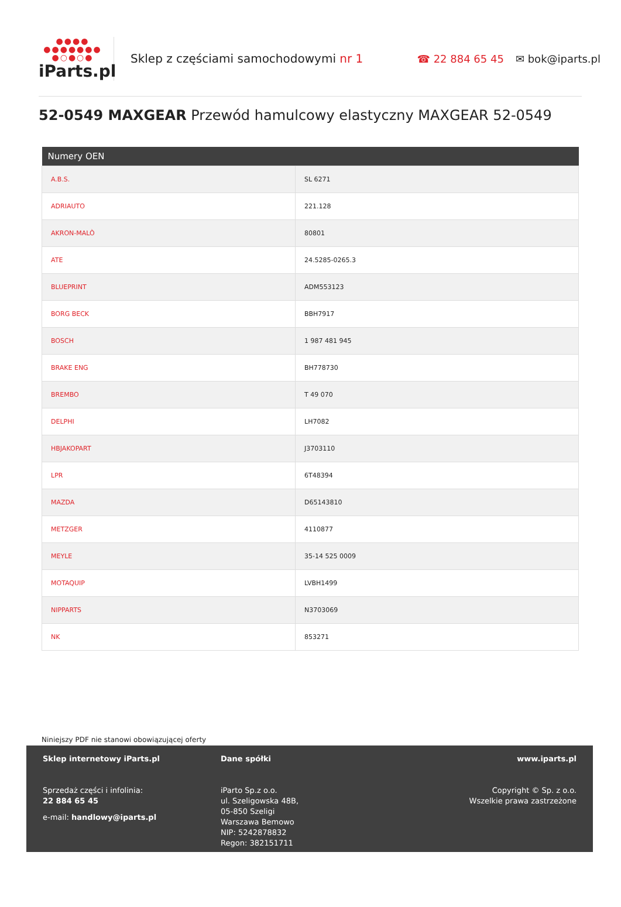●●●●
●●●●●●●
●○●○●
iParts.pl
Sklep z częściami samochodowymi nr 1
☎ 22 884 65 45 ✉ bok@iparts.pl
52-0549 MAXGEAR Przewód hamulcowy elastyczny MAXGEAR 52-0549
| Numery OEN | |
| --- | --- |
| A.B.S. | SL 6271 |
| ADRIAUTO | 221.128 |
| AKRON-MALÒ | 80801 |
| ATE | 24.5285-0265.3 |
| BLUEPRINT | ADM553123 |
| BORG BECK | BBH7917 |
| BOSCH | 1 987 481 945 |
| BRAKE ENG | BH778730 |
| BREMBO | T 49 070 |
| DELPHI | LH7082 |
| HBJAKOPART | J3703110 |
| LPR | 6T48394 |
| MAZDA | D65143810 |
| METZGER | 4110877 |
| MEYLE | 35-14 525 0009 |
| MOTAQUIP | LVBH1499 |
| NIPPARTS | N3703069 |
| NK | 853271 |
Niniejszy PDF nie stanowi obowiązującej oferty
Sklep internetowy iParts.pl
Sprzedaż części i infolinia:
22 884 65 45
e-mail: handlowy@iparts.pl
Dane spółki
iParto Sp.z o.o.
ul. Szeligowska 48B,
05-850 Szeligi
Warszawa Bemowo
NIP: 5242878832
Regon: 382151711
www.iparts.pl
Copyright © Sp. z o.o.
Wszelkie prawa zastrzeżone